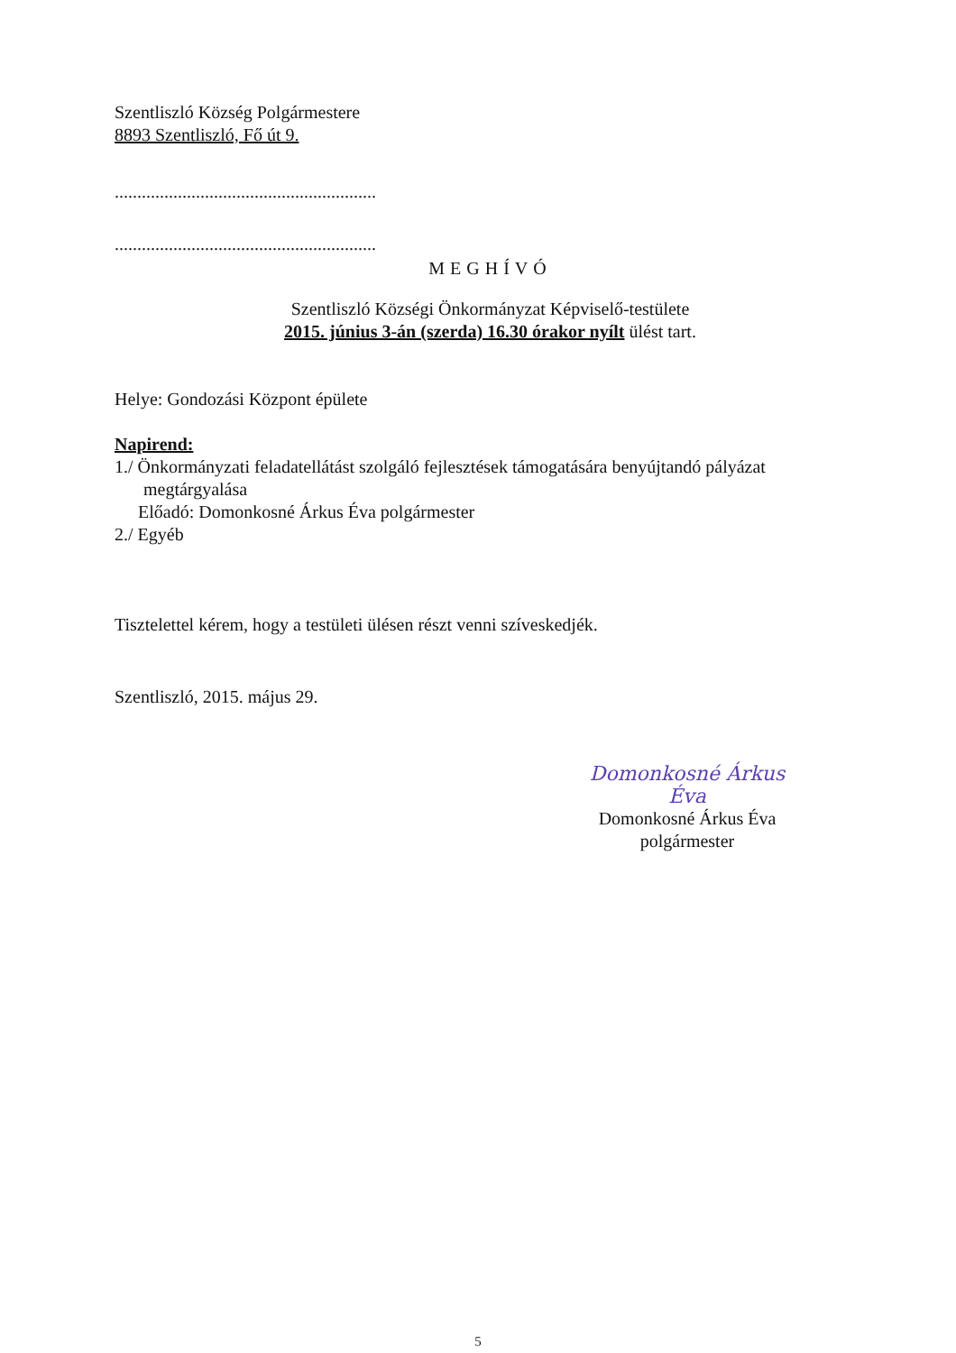Szentliszló Község Polgármestere
8893 Szentliszló, Fő út 9.
..........................................................
..........................................................
MEGHÍVÓ
Szentliszló Községi Önkormányzat Képviselő-testülete
2015. június 3-án (szerda) 16.30 órakor nyílt ülést tart.
Helye: Gondozási Központ épülete
Napirend:
1./ Önkormányzati feladatellátást szolgáló fejlesztések támogatására benyújtandó pályázat
megtárgyalása
Előadó: Domonkosné Árkus Éva polgármester
2./ Egyéb
Tisztelettel kérem, hogy a testületi ülésen részt venni szíveskedjék.
Szentliszló, 2015. május 29.
Domonkosné Árkus Éva
Domonkosné Árkus Éva
polgármester
5